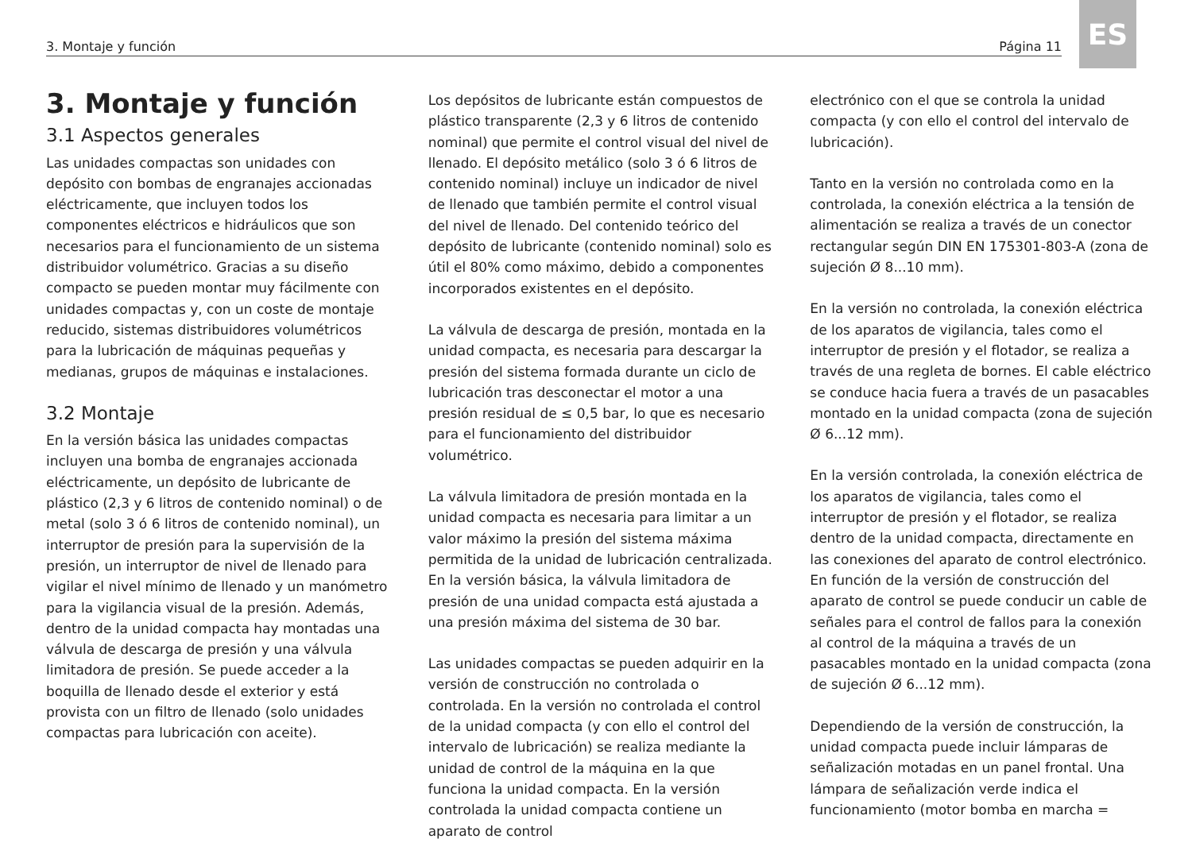3. Montaje y función Página 11
ES
3. Montaje y función
3.1 Aspectos generales
Las unidades compactas son unidades con depósito con bombas de engranajes accionadas eléctricamente, que incluyen todos los componentes eléctricos e hidráulicos que son necesarios para el funcionamiento de un sistema distribuidor volumétrico. Gracias a su diseño compacto se pueden montar muy fácilmente con unidades compactas y, con un coste de montaje reducido, sistemas distribuidores volumétricos para la lubricación de máquinas pequeñas y medianas, grupos de máquinas e instalaciones.
3.2 Montaje
En la versión básica las unidades compactas incluyen una bomba de engranajes accionada eléctricamente, un depósito de lubricante de plástico (2,3 y 6 litros de contenido nominal) o de metal (solo 3 ó 6 litros de contenido nominal), un interruptor de presión para la supervisión de la presión, un interruptor de nivel de llenado para vigilar el nivel mínimo de llenado y un manómetro para la vigilancia visual de la presión. Además, dentro de la unidad compacta hay montadas una válvula de descarga de presión y una válvula limitadora de presión. Se puede acceder a la boquilla de llenado desde el exterior y está provista con un filtro de llenado (solo unidades compactas para lubricación con aceite).
Los depósitos de lubricante están compuestos de plástico transparente (2,3 y 6 litros de contenido nominal) que permite el control visual del nivel de llenado. El depósito metálico (solo 3 ó 6 litros de contenido nominal) incluye un indicador de nivel de llenado que también permite el control visual del nivel de llenado. Del contenido teórico del depósito de lubricante (contenido nominal) solo es útil el 80% como máximo, debido a componentes incorporados existentes en el depósito.
La válvula de descarga de presión, montada en la unidad compacta, es necesaria para descargar la presión del sistema formada durante un ciclo de lubricación tras desconectar el motor a una presión residual de ≤ 0,5 bar, lo que es necesario para el funcionamiento del distribuidor volumétrico.
La válvula limitadora de presión montada en la unidad compacta es necesaria para limitar a un valor máximo la presión del sistema máxima permitida de la unidad de lubricación centralizada. En la versión básica, la válvula limitadora de presión de una unidad compacta está ajustada a una presión máxima del sistema de 30 bar.
Las unidades compactas se pueden adquirir en la versión de construcción no controlada o controlada. En la versión no controlada el control de la unidad compacta (y con ello el control del intervalo de lubricación) se realiza mediante la unidad de control de la máquina en la que funciona la unidad compacta. En la versión controlada la unidad compacta contiene un aparato de control
electrónico con el que se controla la unidad compacta (y con ello el control del intervalo de lubricación).
Tanto en la versión no controlada como en la controlada, la conexión eléctrica a la tensión de alimentación se realiza a través de un conector rectangular según DIN EN 175301-803-A (zona de sujeción Ø 8...10 mm).
En la versión no controlada, la conexión eléctrica de los aparatos de vigilancia, tales como el interruptor de presión y el flotador, se realiza a través de una regleta de bornes. El cable eléctrico se conduce hacia fuera a través de un pasacables montado en la unidad compacta (zona de sujeción Ø 6...12 mm).
En la versión controlada, la conexión eléctrica de los aparatos de vigilancia, tales como el interruptor de presión y el flotador, se realiza dentro de la unidad compacta, directamente en las conexiones del aparato de control electrónico. En función de la versión de construcción del aparato de control se puede conducir un cable de señales para el control de fallos para la conexión al control de la máquina a través de un pasacables montado en la unidad compacta (zona de sujeción Ø 6...12 mm).
Dependiendo de la versión de construcción, la unidad compacta puede incluir lámparas de señalización motadas en un panel frontal. Una lámpara de señalización verde indica el funcionamiento (motor bomba en marcha =